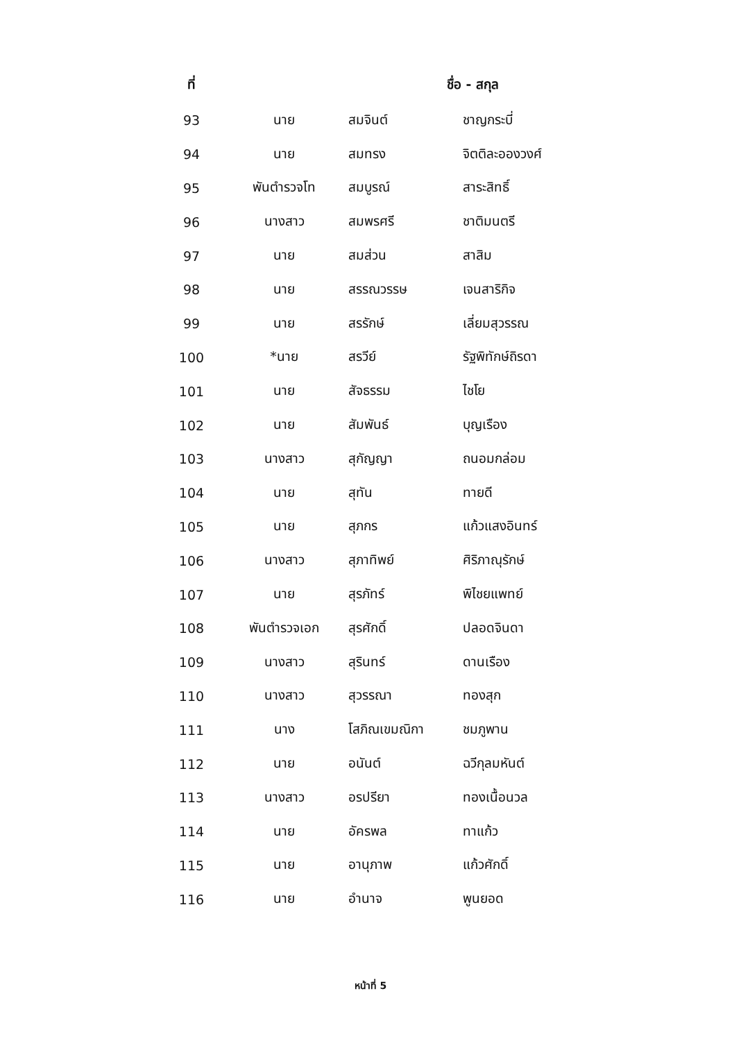| ที่ | ชื่อ - สกุล | | |
| --- | --- | --- | --- |
| 93 | นาย | สมจินต์ | ชาญกระบี่ |
| 94 | นาย | สมทรง | จิตติละอองวงศ์ |
| 95 | พันตำรวจโท | สมบูรณ์ | สาระสิทธิ์ |
| 96 | นางสาว | สมพรศรี | ชาติมนตรี |
| 97 | นาย | สมส่วน | สาสิม |
| 98 | นาย | สรรณวรรษ | เจนสาริกิจ |
| 99 | นาย | สรรักษ์ | เลี่ยมสุวรรณ |
| 100 | *นาย | สรวีย์ | รัฐพิทักษ์ถิรดา |
| 101 | นาย | สัจธรรม | ไชโย |
| 102 | นาย | สัมพันธ์ | บุญเรือง |
| 103 | นางสาว | สุกัญญา | ถนอมกล่อม |
| 104 | นาย | สุทัน | ทายดี |
| 105 | นาย | สุภกร | แก้วแสงอินทร์ |
| 106 | นางสาว | สุภาทิพย์ | ศิริภาณุรักษ์ |
| 107 | นาย | สุรภัทร์ | พิไชยแพทย์ |
| 108 | พันตำรวจเอก | สุรศักดิ์ | ปลอดจินดา |
| 109 | นางสาว | สุรินทร์ | ดานเรือง |
| 110 | นางสาว | สุวรรณา | ทองสุก |
| 111 | นาง | โสภิณเขมณิกา | ชมภูพาน |
| 112 | นาย | อนันต์ | ฉวีกุลมหันต์ |
| 113 | นางสาว | อรปรียา | ทองเนื้อนวล |
| 114 | นาย | อัครพล | ทาแก้ว |
| 115 | นาย | อานุภาพ | แก้วศักดิ์ |
| 116 | นาย | อำนาจ | พูนยอด |
หน้าที่ 5